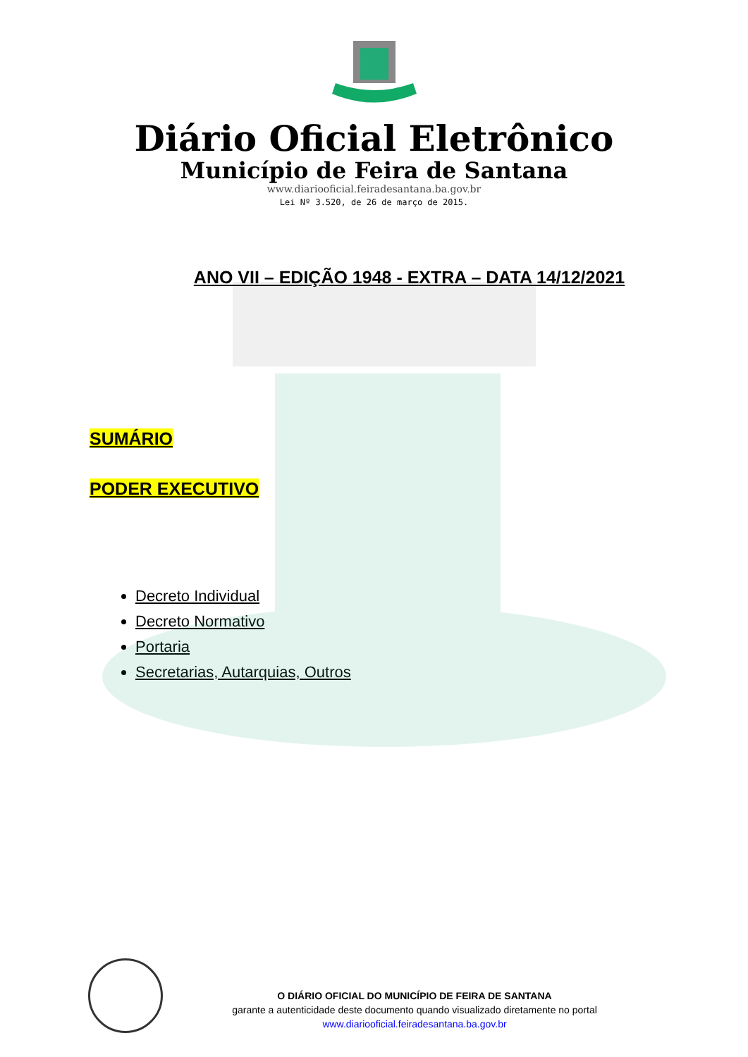Diário Oficial Eletrônico
Município de Feira de Santana
www.diariooficial.feiradesantana.ba.gov.br
Lei Nº 3.520, de 26 de março de 2015.
ANO VII – EDIÇÃO 1948 - EXTRA – DATA 14/12/2021
SUMÁRIO
PODER EXECUTIVO
Decreto Individual
Decreto Normativo
Portaria
Secretarias, Autarquias, Outros
O DIÁRIO OFICIAL DO MUNICÍPIO DE FEIRA DE SANTANA
garante a autenticidade deste documento quando visualizado diretamente no portal
www.diariooficial.feiradesantana.ba.gov.br